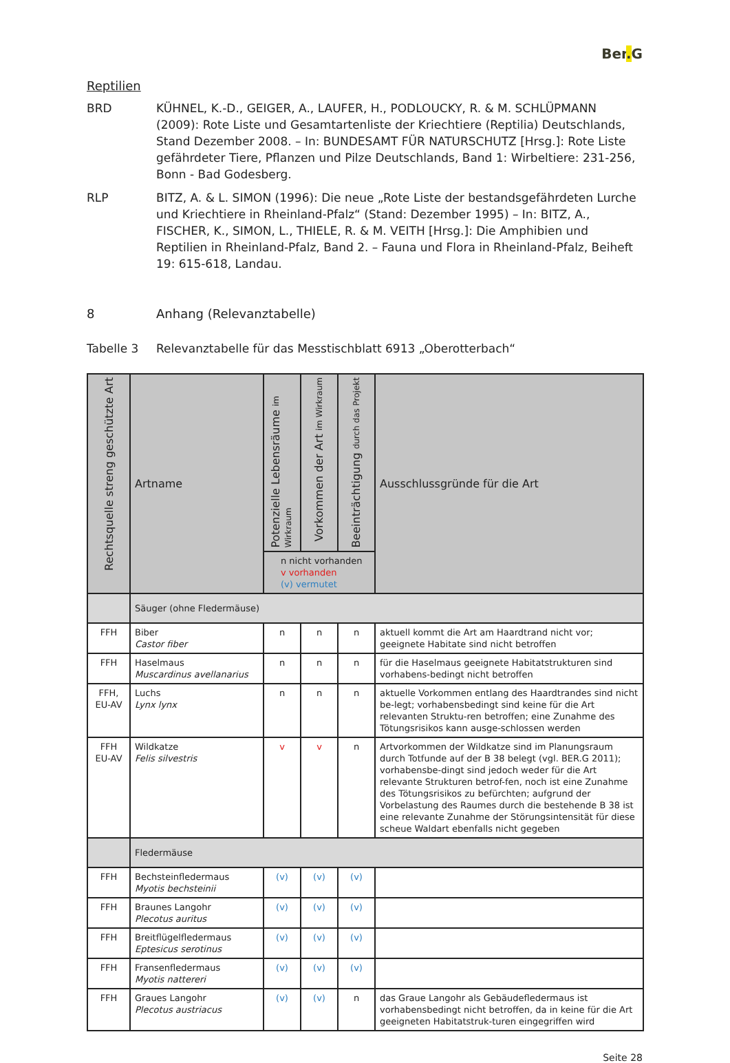Ber. G
Reptilien
BRD KÜHNEL, K.-D., GEIGER, A., LAUFER, H., PODLOUCKY, R. & M. SCHLÜPMANN (2009): Rote Liste und Gesamtartenliste der Kriechtiere (Reptilia) Deutschlands, Stand Dezember 2008. – In: BUNDESAMT FÜR NATURSCHUTZ [Hrsg.]: Rote Liste gefährdeter Tiere, Pflanzen und Pilze Deutschlands, Band 1: Wirbeltiere: 231-256, Bonn - Bad Godesberg.
RLP BITZ, A. & L. SIMON (1996): Die neue „Rote Liste der bestandsgefährdeten Lurche und Kriechtiere in Rheinland-Pfalz“ (Stand: Dezember 1995) – In: BITZ, A., FISCHER, K., SIMON, L., THIELE, R. & M. VEITH [Hrsg.]: Die Amphibien und Reptilien in Rheinland-Pfalz, Band 2. – Fauna und Flora in Rheinland-Pfalz, Beiheft 19: 615-618, Landau.
8 Anhang (Relevanztabelle)
Tabelle 3 Relevanztabelle für das Messtischblatt 6913 „Oberotterbach“
| Rechtsquelle streng geschützte Art | Artname | Potenzielle Lebensräume im Wirkraum | Vorkommen der Art im Wirkraum | Beeinträchtigung durch das Projekt | Ausschlussgründe für die Art |
| --- | --- | --- | --- | --- | --- |
| | | n nicht vorhanden v vorhanden (v) vermutet | | | |
| | Säuger (ohne Fledermäuse) | | | | |
| FFH | Biber Castor fiber | n | n | n | aktuell kommt die Art am Haardtrand nicht vor; geeignete Habitate sind nicht betroffen |
| FFH | Haselmaus Muscardinus avellanarius | n | n | n | für die Haselmaus geeignete Habitatstrukturen sind vorhabens-bedingt nicht betroffen |
| FFH, EU-AV | Luchs Lynx lynx | n | n | n | aktuelle Vorkommen entlang des Haardtrandes sind nicht be-legt; vorhabensbedingt sind keine für die Art relevanten Struktu-ren betroffen; eine Zunahme des Tötungsrisikos kann ausge-schlossen werden |
| FFH EU-AV | Wildkatze Felis silvestris | v | v | n | Artvorkommen der Wildkatze sind im Planungsraum durch Totfunde auf der B 38 belegt (vgl. BER.G 2011); vorhabensbe-dingt sind jedoch weder für die Art relevante Strukturen betrof-fen, noch ist eine Zunahme des Tötungsrisikos zu befürchten; aufgrund der Vorbelastung des Raumes durch die bestehende B 38 ist eine relevante Zunahme der Störungsintensität für diese scheue Waldart ebenfalls nicht gegeben |
| | Fledermäuse | | | | |
| FFH | Bechsteinfledermaus Myotis bechsteinii | (v) | (v) | (v) | |
| FFH | Braunes Langohr Plecotus auritus | (v) | (v) | (v) | |
| FFH | Breitflügelfledermaus Eptesicus serotinus | (v) | (v) | (v) | |
| FFH | Fransenfledermaus Myotis nattereri | (v) | (v) | (v) | |
| FFH | Graues Langohr Plecotus austriacus | (v) | (v) | n | das Graue Langohr als Gebäudefledermaus ist vorhabensbedingt nicht betroffen, da in keine für die Art geeigneten Habitatstruk-turen eingegriffen wird |
Seite 28